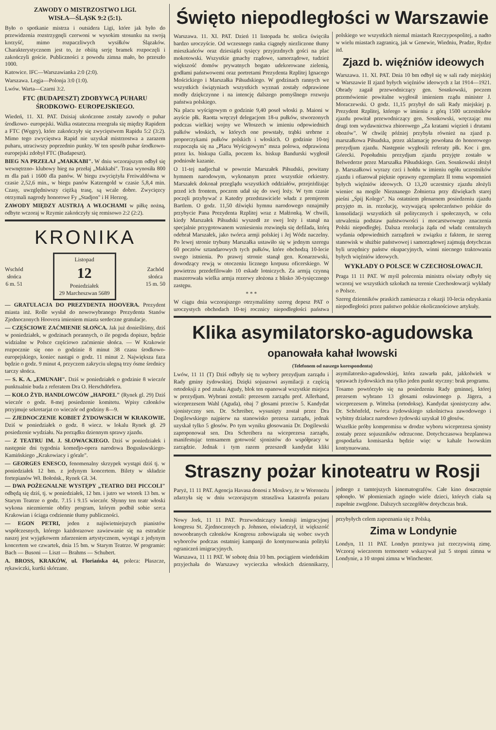ZAWODY O MISTRZOSTWO LIGI.
WISŁA—ŚLĄSK 9:2 (5:1).
Było o spotkanie mistrza i outsidera Ligi, które jak było do przewidzenia rozstrzygnęli czerwoni w wysokim stosunku na swoją korzyść, mimo rozpaczliwych wysiłków Ślązaków. Charakterystycznem jest to, że obiitą serję bramek rozpoczęli i zakończyli goście. Publiczności z powodu zimna mało, bo przeszło 1000.
Katowice. IFC—Warszawianka 2:0 (2:0).
Warszawa. Legja—Polonja 3:0 (1:0).
Lwów. Warta—Czarni 3:2.
FTC (BUDAPESZT) ZDOBYWCĄ PUHARU ŚRODKOWO- EUROPEJSKIEGO.
Wiedeń, 11. XI. PAT. Dzisiaj ukończone zostały zawody o puhar środkowo- europejski. Walka ostateczna rozegrała się między Rapidem a FTC (Węgry), które zakończyły się zwycięstwem Rapidu 5:2 (3:2). Mimo tego zwycięstwa Rapid nie uzyskał mistrzostwa a zarazem puharu, utraciwszy poprzednio punkty. W ten sposób puhar środkowo- europejski zdobył FTC (Budapeszt).
BIEG NA PRZEŁAJ „MAKKABI". W dniu wczorajszym odbył się wewnętrzno- klubowy bieg na przełaj „Makkabi". Trasa wynosiła 800 m dla pań i 1600 dla panów. W biegu zwyciężyła Freiwaldówna w czasie 2,52,6 min., w biegu panów Katzengold w czasie 5,8,4 min. Czasy, uwzględniwszy ciężką trasę, są wcale dobre. Zwycięzcy otrzymali nagrody honorowe Fy „Stadjon" i H Herzog.
ZAWODY MIĘDZY AUSTRJĄ A WŁOCHAMI w piłkę nożną, odbyte wczoraj w Rzymie zakończyły się remisowo 2:2 (2:2).
KRONIKA
Wschód
słońca
6 m. 51
Listopad
12
Poniedziałek
29 Marcheszwan 5689
Zachód
słońca
15 m. 50
— GRATULACJA DO PREZYDENTA HOOVERA. Prezydent miasta inż. Rolle wysłał do nowowybranego Prezydenta Stanów Zjednoczonych Hoovera imieniem miasta serdeczne gratulacje.
— CZĘŚCIOWE ZAĆMIENIE SŁOŃCA. Jak już donieśliśmy, dziś w poniedziałek, w godzinach porannych, o ile pogoda dopisze, będzie widzialne w Polsce częściowo zaćmienie słońca. — W Krakowie rozpocznie się ono o godzinie 8 minut 38 czasu środkowo-europejskiego, koniec nastąpi o godz. 11 minut 2. Największa faza będzie o godz. 9 minut 4, przyczem zakryciu ulegną trzy ósme średnicy tarczy słońca.
— S. K. A. „EMUNAH". Dziś w poniedziałek o godzinie 8 wieczór punktualnie buda z referatem Dra O. Herschdörfera.
— KOŁO ŻYD. HANDLOWCÓW „HAPOEL" (Rynek gl. 29) Dziś wieczór o godz. 8-mej posiedzenie komitetu. Wpisy członków przyjmuje sekretarjat co wieczór od godziny 8—9.
— ZJEDNOCZENIE KOBIET ŻYDOWSKICH W KRAKOWIE. Dziś w poniedziałek o godz. 8 wiecz. w lokalu Rynek gł. 29 posiedzenie wydziału. Na porządku dziennym sprawy zjazdu.
— Z TEATRU IM. J. SŁOWACKIEGO. Dziś w poniedziałek i następnie dni tygodnia komedjo-opera narodowa Bogusławskiego-Kamińskiego „Krakowiacy i górale".
— GEORGES ENESCO, fenomenalny skrzypek wystąpi dziś tj. w poniedziałek 12 bm. z jedynym koncertem. Bilety w składzie fortepianów Wł. Bołońsk., Rynek Gł. 34.
— DWA POŻEGNALNE WYSTĘPY „TEATRO DEI PICCOLI" odbędą się dziś, tj. w poniedziałek, 12 bm. i jutro we wtorek 13 bm. w Starym Teatrze o godz. 7.15 i 9.15 wieczór. Słynny ten teatr włoski wykona niezmiernie obfity program, którym podbił sobie serca Krakowian i ściąga codziennie tłumy publiczności.
— EGON PETRI, jeden z najświetniejszych pianistów współczesnych, którego każdorazowe zawiewanie się na estradzie naszej jest wyjątkowem zdarzeniem artystycznem, wystąpi z jedynym koncertem we czwartek, dnia 15 bm. w Starym Teatrze. W programie: Bach — Busoni — Liszt — Brahms — Schubert.
A. BROSS, KRAKÓW, ul. Floriańska 44, poleca: Płaszcze, rękawiczki, kurtki skórzane.
Święto niepodległości w Warszawie
Warszawa. 11. XI. PAT. Dzień 11 listopada br. stolica święciła bardzo uroczyście. Od wczesnego ranka ciągnęły niezliczone tłumy mieszkańców oraz dziesiątki tysięcy przyjezdnych gości na plac mokotowski. Wszystkie gmachy rządowe, samorządowe, tudzież większość domów prywatnych bogato udekorowane zielenią, godłami państwowemi oraz portretami Prezydenta Rzplitej Ignacego Mościckiego i Marszałka Piłsudskiego. W godzinach rannych we wszystkich świątyniach wszystkich wyznań zostały odprawione modły dziękczynne i na intencję dalszego pomyślnego rozwoju państwa polskiego.
Na placu wyścigowym o godzinie 9,40 poseł włoski p. Maioni w asyście płk. Raotta wręczył delegacjom 18-u pułków, stworzonych podczas wielkiej wojny we Włoszech w imieniu odpowiednich pułków włoskich, w których one powstały, trąbki srebrne z proporczykami pułków polskich i włoskich. O godzinie 10-tej rozpoczęła się na „Placu Wyścigowym" msza polowa, odprawiona przez ks. biskupa Galla, poczem ks. biskup Bandurski wygłosił podniosłe kazanie.
O 11-tej nadjechał w powozie Marszałek Piłsudski, powitany hymnem narodowym, wykonanym przez wszystkie orkiestry. Marszałek dokonał przeglądu wszystkich oddziałów, przejeżdżając przed ich frontem, poczem udał się do swej loży. W tym czasie poczęli przybywać z Katedry przedstawiciele władz z premjerem Bartlem. O godz. 11,50 dźwięki hymnu narodowego oznajmiły przybycie Pana Prezydenta Rzplitej wraz z Małżonką. W chwili, kiedy Marszałek Piłsudski wyszedł ze swej loży i stanął na specjalnie przygotowanem wzniesieniu rozwinęła się defilada, którą odebrał Marszałek, jako twórca armji polskiej i Jej Wódz naczelny. Po lewej stronie trybuny Marszałka ustawiło się w jednym szeregu 60 pocztów sztandarowych tych pułków, które obchodzą 10-lecie swego istnienia. Po prawej stronie stanął gen. Konarzewski, dowodzący rewją w otoczeniu licznego korpusu oficerskiego. W powietrzu przedefilowało 10 eskadr lotniczych. Za armją czynną maszerowała wielka armja rezerwy złożona z blisko 30-tysięcznego zastępu.
* * *
W ciągu dnia wczorajszego otrzymaliśmy szereg depesz PAT o uroczystych obchodach 10-tej rocznicy niepodległości państwa polskiego we wszystkich niemal miastach Rzeczypospolitej, a nadto w wielu miastach zagranicą, jak w Genewie, Wiedniu, Pradze, Rydze itd.
Zjazd b. więźniów ideowych
Warszawa. 11. XI. PAT. Dnia 10 bm odbył się w sali rady miejskiej w Warszawie II zjazd byłych więźniów ideowych z lat 1914—1921. Obrady zagaił przewodniczący gen. Sosnkowski, poczem przemówienie powitalne wygłosił imieniem rządu minister J. Moraczewski. O godz. 11,15 przybył do sali Rady miejskiej p. Prezydent Rzplitej, którego w imieniu z górą 1500 uczestników zjazdu powitał przewodniczący gen. Sosnkowski, wręczając mu drugi tom wydawnictwa zbiorowego „Za kratami więzień i drutami obozów". W chwilę później przybyła również na zjazd p. marszałkowa Piłsudska, przez aklamację powołana do honorowego prezydjum zjazdu. Następnie wygłosili referaty płk. Koc i gen. Górecki. Popołudniu prezydjum zjazdu przyjęte zostało w Belwederze przez Marszałka Piłsudskiego. Gen. Sosnkowski złożył p. Marszałkowi wyrazy czci i hołdu w imieniu ogółu uczestników zjazdu i ofiarował pięknie oprawny egzemplarz II tomu wspomnień byłych więźniów ideowych. O 13,20 uczestnicy zjazdu złożyli wieniec na mogile Nieznanego Żołnierza przy dźwiękach starej pieśni „Śpij Kolego". Na ostatniem plenarnem posiedzeniu zjazdu przyjęto m. in. rezolucję, wzywającą społeczeństwo polskie do konsolidacji wszystkich sił politycznych i społecznych, w celu utrwalenia podstaw państwowości i mocarstwowego znaczenia Polski niepodległej. Dalsza rezolucja żąda od władz centralnych wydania odpowiednich zarządzeń w związku z faktem, że szereg stanowisk w służbie państwowej i samorządowej zajmują dotychczas byli urzędnicy państw okupacyjnych, winni niecnego traktowania byłych więźniów ideowych.
WYKŁADY O POLSCE W CZECHOSŁOWACJI.
Praga 11 11 PAT. W myśl polecenia ministra oświaty odbyły się wczoraj we wszystkich szkołach na terenie Czechosłowacji wykłady o Polsce.
Szereg dzienników praskich zamieszcza z okazji 10-lecia odzyskania niepodległości przez państwo polskie okolicznościowe artykuły.
Klika asymilatorsko-agudowska
opanowała kahał lwowski
(Telefonem od naszego korespondenta)
Lwów, 11 11 (T) Dziś odbyły się tu wybory prezydjum zarządu i Rady gminy żydowskiej. Dzięki sojuszowi asymilacji z częścią ortodoksji z pod znaku Agudy, blok ten opanował wszystkie miejsca w prezydjum. Wybrani zostali: prezesem zarządu prof. Allerhand, wiceprezesem Wahl (Aguda), obaj 7 głosami przeciw 5. Kandydat sjonistyczny sen. Dr. Schreiber, wysunięty został przez Dra Dogilewskiego najpierw na stanowisko prezesa zarządu, jednak uzyskał tylko 5 głosów. Po tym wyniku głosowania Dr. Dogilewski zaproponował sen. Dra Schreibera na wiceprezesa zarządu, manifestując temsamem gotowość sjonistów do współpracy w zarządzie. Jednak i tym razem przeszedł kandydat kliki asymilatorsko-agudowskiej, która zawarła pakt, jakkolwiek w sprawach żydowskich ma tylko jeden punkt styczny: brak programu.
Tosamo powtórzyło się na posiedzeniu Rady gminnej, której prezesem wybrano 13 głosami osławionego p. Jägera, a wiceprezesem p. Wittelsa (ortodoksę). Kandydat sjonistyczny adw. Dr. Schönfeld, twórca żydowskiego szkolnictwa zawodowego i wybitny działacz narodowo żydowski uzyskał 10 głosów.
Wszelkie próby kompromisu w drodze wyboru wiceprezesa sjonisty zostały przez sojuszników odrzucone. Dotychczasowa bezplanowa gospodarka komisarska będzie więc w kahale lwowskim kontynuowana.
Straszny pożar kinoteatru w Rosji
Paryż, 11 11 PAT. Agencja Havasa donosi z Moskwy, że w Woroneżu zdarzyła się w dniu wczorajszym straszliwa katastrofa pożaru jednego z tamtejszych kinematografów. Całe kino doszczętnie spłonęło. W płomieniach zginęło wiele dzieci, których ciała są zupełnie zwęglone. Dalszych szczegółów dotychczas brak.
Nowy Jork, 11 11 PAT. Przewodniczący komisji imigracyjnej kongresu St. Zjednoczonych p. Johnson, oświadczył, iż większość nowoobranych członków Kongresu zobowiązała się wobec swych wyborców podczas ostatniej kampanji do kontynuowania polityki ograniczeń imigracyjnych.
Warszawa, 11 11 PAT. W sobotę dnia 10 bm. pociągiem wiedeńskim przyjechała do Warszawy wycieczka włoskich dziennikarzy, przybyłych celem zapoznania się z Polską.
Zima w Londynie
Londyn, 11 11 PAT. Londyn przeżywa już rzeczywistą zimę. Wczoraj wieczorem termometr wskazywał już 5 stopni zimna w Londynie, a 10 stopni zimna w Winchester.